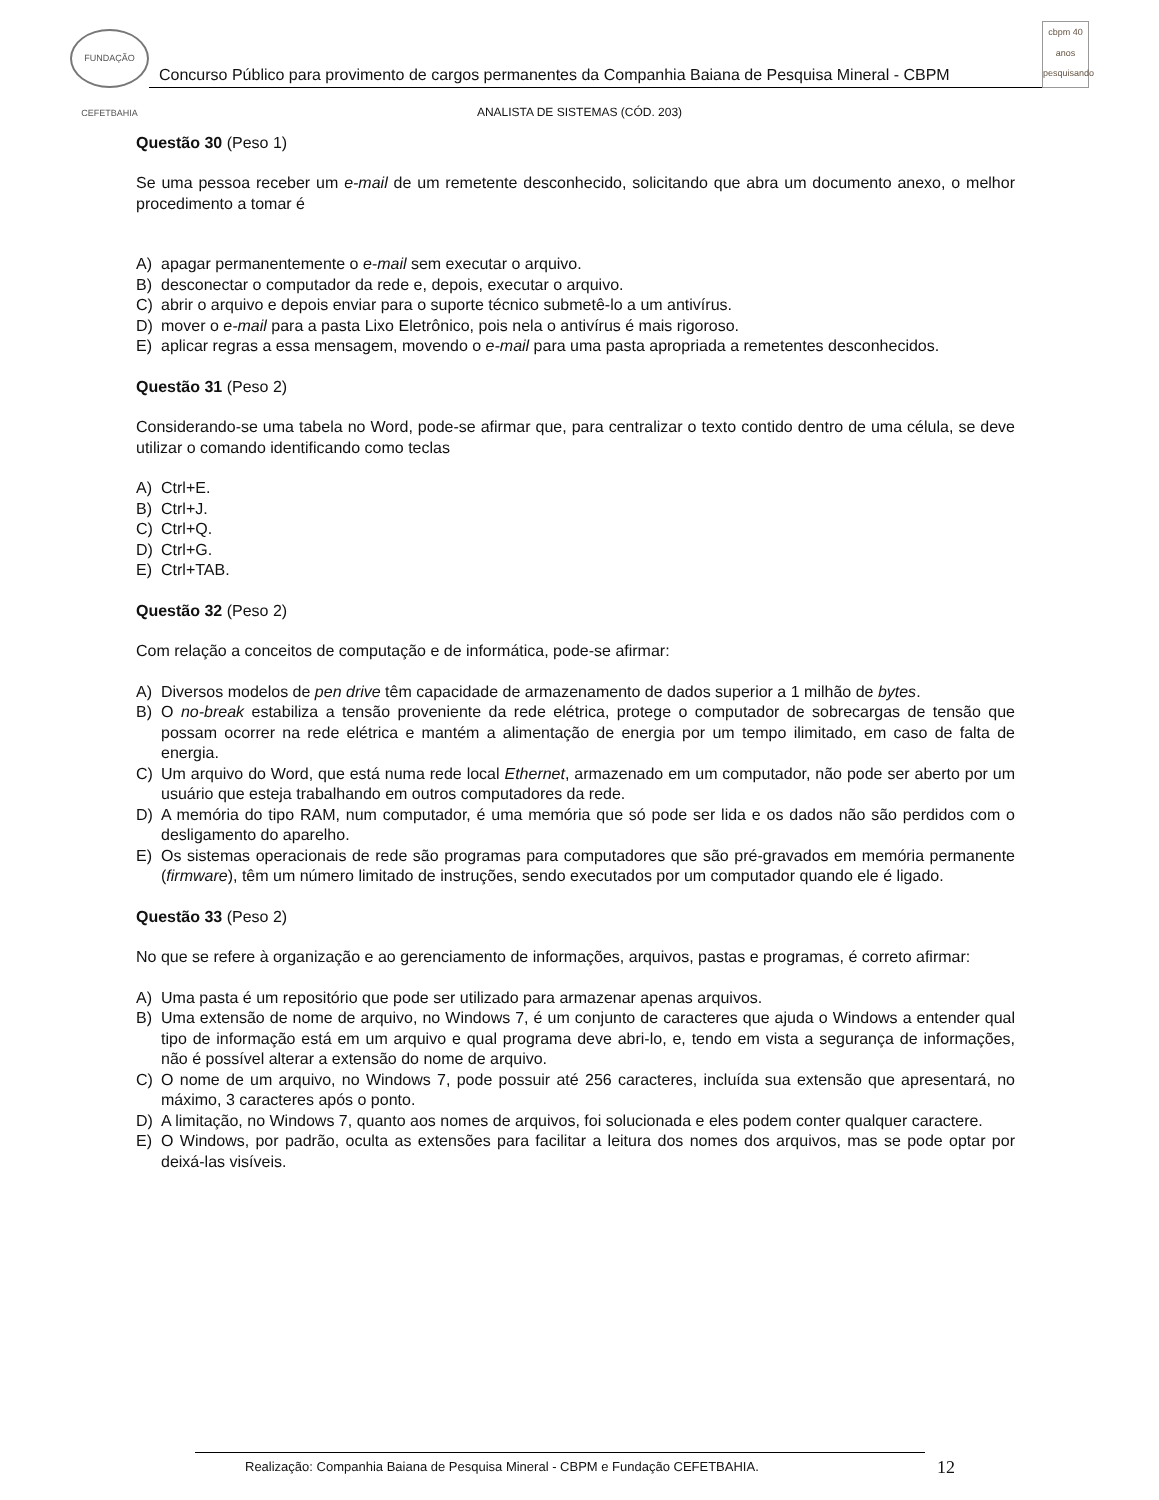FUNDAÇÃO CEFETBAHIA
Concurso Público para provimento de cargos permanentes da Companhia Baiana de Pesquisa Mineral - CBPM
cbpm 40 anos pesquisando
ANALISTA DE SISTEMAS (CÓD. 203)
Questão 30 (Peso 1)
Se uma pessoa receber um e-mail de um remetente desconhecido, solicitando que abra um documento anexo, o melhor procedimento a tomar é
A) apagar permanentemente o e-mail sem executar o arquivo.
B) desconectar o computador da rede e, depois, executar o arquivo.
C) abrir o arquivo e depois enviar para o suporte técnico submetê-lo a um antivírus.
D) mover o e-mail para a pasta Lixo Eletrônico, pois nela o antivírus é mais rigoroso.
E) aplicar regras a essa mensagem, movendo o e-mail para uma pasta apropriada a remetentes desconhecidos.
Questão 31 (Peso 2)
Considerando-se uma tabela no Word, pode-se afirmar que, para centralizar o texto contido dentro de uma célula, se deve utilizar o comando identificando como teclas
A) Ctrl+E.
B) Ctrl+J.
C) Ctrl+Q.
D) Ctrl+G.
E) Ctrl+TAB.
Questão 32 (Peso 2)
Com relação a conceitos de computação e de informática, pode-se afirmar:
A) Diversos modelos de pen drive têm capacidade de armazenamento de dados superior a 1 milhão de bytes.
B) O no-break estabiliza a tensão proveniente da rede elétrica, protege o computador de sobrecargas de tensão que possam ocorrer na rede elétrica e mantém a alimentação de energia por um tempo ilimitado, em caso de falta de energia.
C) Um arquivo do Word, que está numa rede local Ethernet, armazenado em um computador, não pode ser aberto por um usuário que esteja trabalhando em outros computadores da rede.
D) A memória do tipo RAM, num computador, é uma memória que só pode ser lida e os dados não são perdidos com o desligamento do aparelho.
E) Os sistemas operacionais de rede são programas para computadores que são pré-gravados em memória permanente (firmware), têm um número limitado de instruções, sendo executados por um computador quando ele é ligado.
Questão 33 (Peso 2)
No que se refere à organização e ao gerenciamento de informações, arquivos, pastas e programas, é correto afirmar:
A) Uma pasta é um repositório que pode ser utilizado para armazenar apenas arquivos.
B) Uma extensão de nome de arquivo, no Windows 7, é um conjunto de caracteres que ajuda o Windows a entender qual tipo de informação está em um arquivo e qual programa deve abri-lo, e, tendo em vista a segurança de informações, não é possível alterar a extensão do nome de arquivo.
C) O nome de um arquivo, no Windows 7, pode possuir até 256 caracteres, incluída sua extensão que apresentará, no máximo, 3 caracteres após o ponto.
D) A limitação, no Windows 7, quanto aos nomes de arquivos, foi solucionada e eles podem conter qualquer caractere.
E) O Windows, por padrão, oculta as extensões para facilitar a leitura dos nomes dos arquivos, mas se pode optar por deixá-las visíveis.
Realização: Companhia Baiana de Pesquisa Mineral - CBPM e Fundação CEFETBAHIA. 12